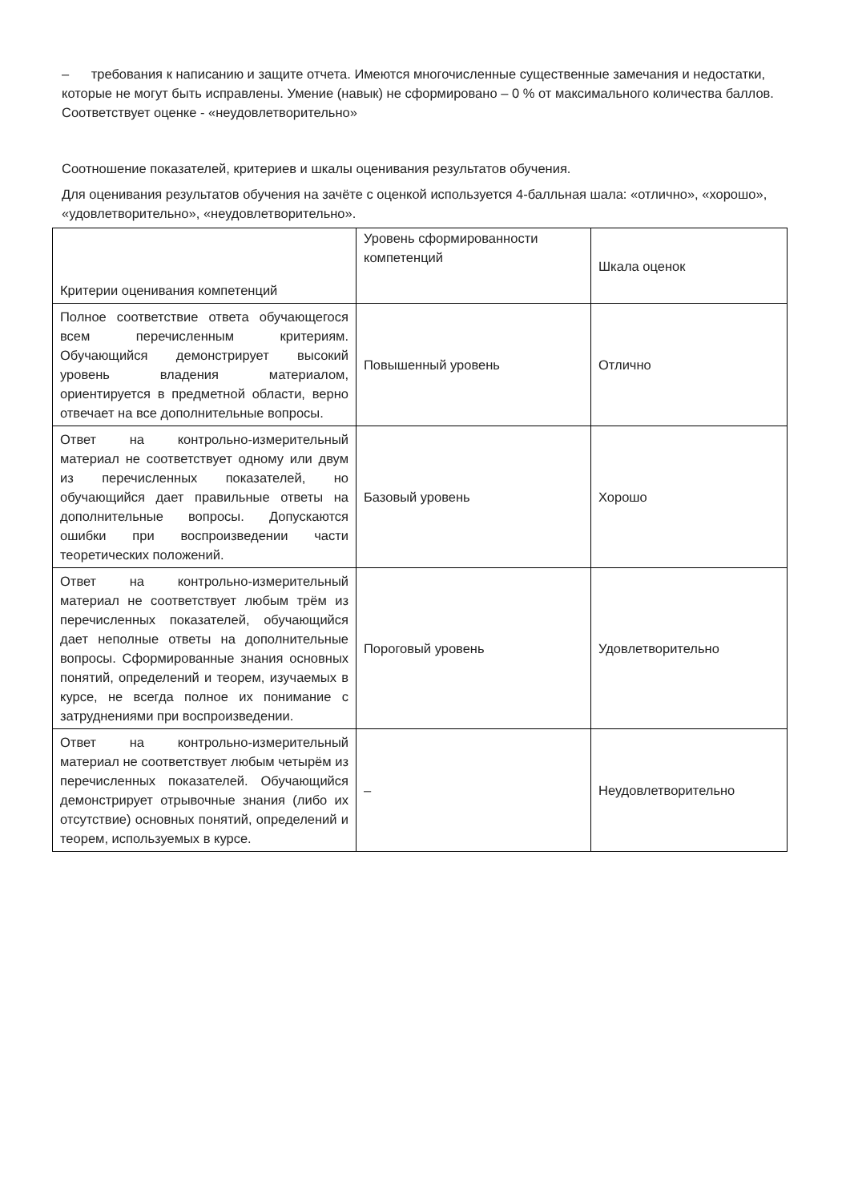– требования к написанию и защите отчета. Имеются многочисленные существенные замечания и недостатки, которые не могут быть исправлены. Умение (навык) не сформировано – 0 % от максимального количества баллов. Соответствует оценке - «неудовлетворительно»
Соотношение показателей, критериев и шкалы оценивания результатов обучения.
Для оценивания результатов обучения на зачёте с оценкой используется 4-балльная шала: «отлично», «хорошо», «удовлетворительно», «неудовлетворительно».
| Критерии оценивания компетенций | Уровень сформированности компетенций | Шкала оценок |
| Полное соответствие ответа обучающегося всем перечисленным критериям. Обучающийся демонстрирует высокий уровень владения материалом, ориентируется в предметной области, верно отвечает на все дополнительные вопросы. | Повышенный уровень | Отлично |
| Ответ на контрольно-измерительный материал не соответствует одному или двум из перечисленных показателей, но обучающийся дает правильные ответы на дополнительные вопросы. Допускаются ошибки при воспроизведении части теоретических положений. | Базовый уровень | Хорошо |
| Ответ на контрольно-измерительный материал не соответствует любым трём из перечисленных показателей, обучающийся дает неполные ответы на дополнительные вопросы. Сформированные знания основных понятий, определений и теорем, изучаемых в курсе, не всегда полное их понимание с затруднениями при воспроизведении. | Пороговый уровень | Удовлетворительно |
| Ответ на контрольно-измерительный материал не соответствует любым четырём из перечисленных показателей. Обучающийся демонстрирует отрывочные знания (либо их отсутствие) основных понятий, определений и теорем, используемых в курсе. | – | Неудовлетворительно |